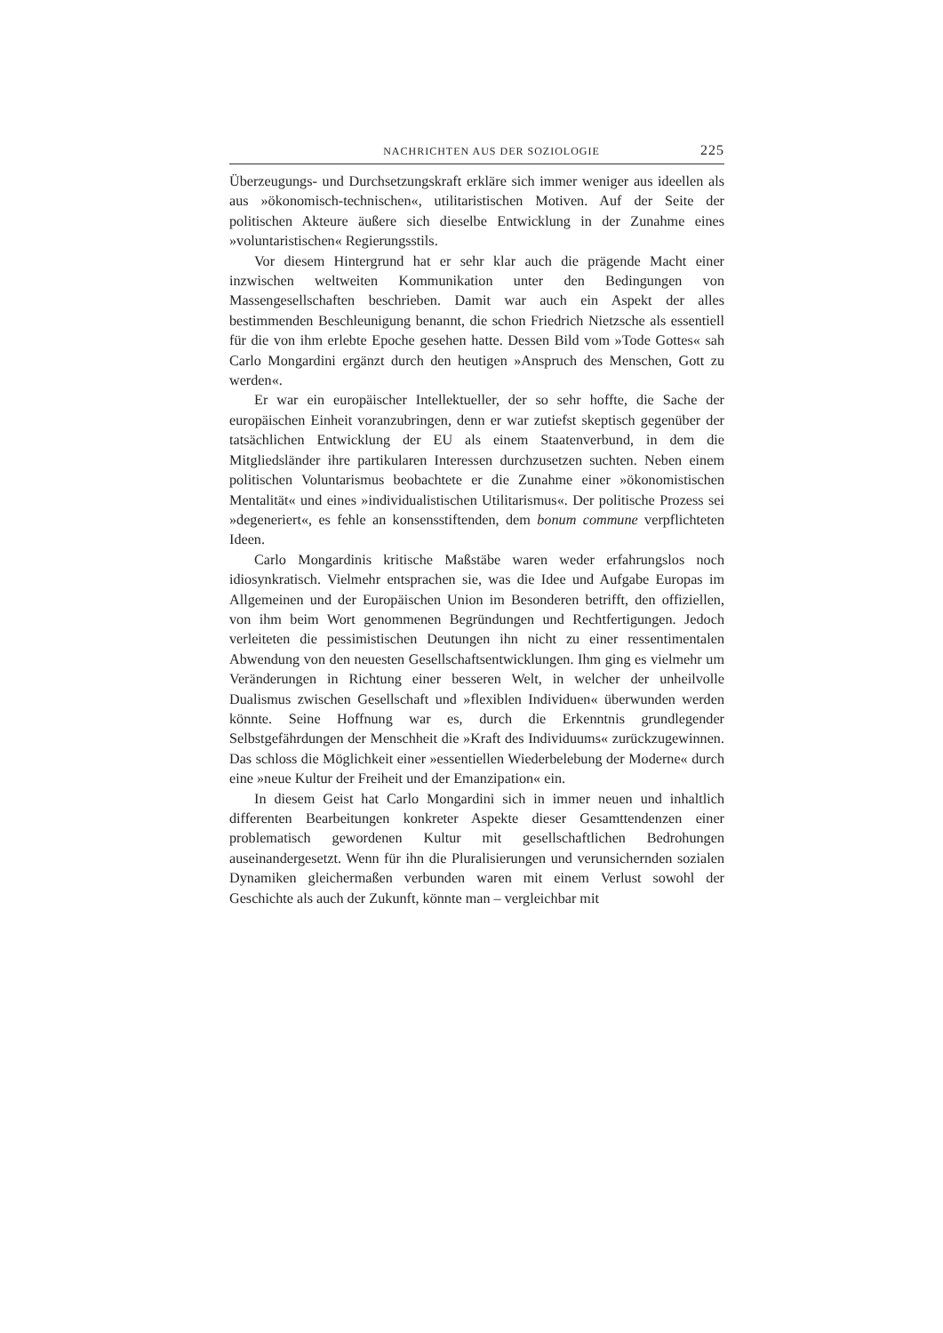NACHRICHTEN AUS DER SOZIOLOGIE 225
Überzeugungs- und Durchsetzungskraft erkläre sich immer weniger aus ideellen als aus »ökonomisch-technischen«, utilitaristischen Motiven. Auf der Seite der politischen Akteure äußere sich dieselbe Entwicklung in der Zunahme eines »voluntaristischen« Regierungsstils.
Vor diesem Hintergrund hat er sehr klar auch die prägende Macht einer inzwischen weltweiten Kommunikation unter den Bedingungen von Massengesellschaften beschrieben. Damit war auch ein Aspekt der alles bestimmenden Beschleunigung benannt, die schon Friedrich Nietzsche als essentiell für die von ihm erlebte Epoche gesehen hatte. Dessen Bild vom »Tode Gottes« sah Carlo Mongardini ergänzt durch den heutigen »Anspruch des Menschen, Gott zu werden«.
Er war ein europäischer Intellektueller, der so sehr hoffte, die Sache der europäischen Einheit voranzubringen, denn er war zutiefst skeptisch gegenüber der tatsächlichen Entwicklung der EU als einem Staatenverbund, in dem die Mitgliedsländer ihre partikularen Interessen durchzusetzen suchten. Neben einem politischen Voluntarismus beobachtete er die Zunahme einer »ökonomistischen Mentalität« und eines »individualistischen Utilitarismus«. Der politische Prozess sei »degeneriert«, es fehle an konsensstiftenden, dem bonum commune verpflichteten Ideen.
Carlo Mongardinis kritische Maßstäbe waren weder erfahrungslos noch idiosynkratisch. Vielmehr entsprachen sie, was die Idee und Aufgabe Europas im Allgemeinen und der Europäischen Union im Besonderen betrifft, den offiziellen, von ihm beim Wort genommenen Begründungen und Rechtfertigungen. Jedoch verleiteten die pessimistischen Deutungen ihn nicht zu einer ressentimentalen Abwendung von den neuesten Gesellschaftsentwicklungen. Ihm ging es vielmehr um Veränderungen in Richtung einer besseren Welt, in welcher der unheilvolle Dualismus zwischen Gesellschaft und »flexiblen Individuen« überwunden werden könnte. Seine Hoffnung war es, durch die Erkenntnis grundlegender Selbstgefährdungen der Menschheit die »Kraft des Individuums« zurückzugewinnen. Das schloss die Möglichkeit einer »essentiellen Wiederbelebung der Moderne« durch eine »neue Kultur der Freiheit und der Emanzipation« ein.
In diesem Geist hat Carlo Mongardini sich in immer neuen und inhaltlich differenten Bearbeitungen konkreter Aspekte dieser Gesamttendenzen einer problematisch gewordenen Kultur mit gesellschaftlichen Bedrohungen auseinandergesetzt. Wenn für ihn die Pluralisierungen und verunsichernden sozialen Dynamiken gleichermaßen verbunden waren mit einem Verlust sowohl der Geschichte als auch der Zukunft, könnte man – vergleichbar mit